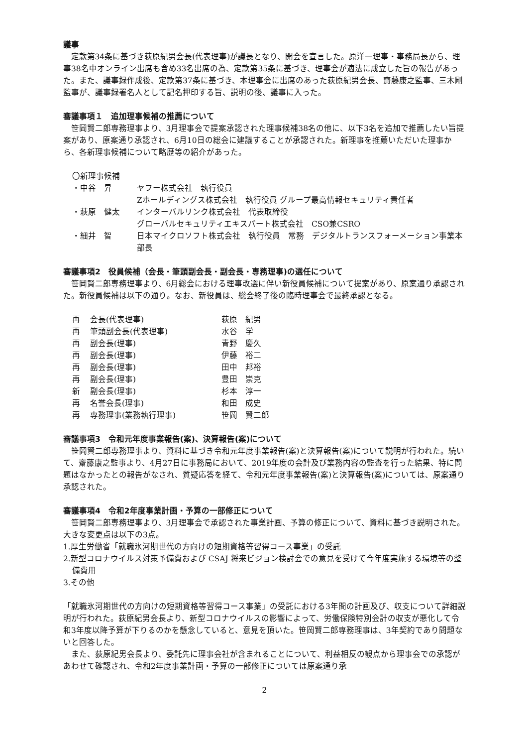議事
定款第34条に基づき荻原紀男会長(代表理事)が議長となり、開会を宣言した。原洋一理事・事務局長から、理事38名中オンライン出席も含め33名出席の為、定款第35条に基づき、理事会が適法に成立した旨の報告があった。また、議事録作成後、定款第37条に基づき、本理事会に出席のあった荻原紀男会長、齋藤康之監事、三木剛監事が、議事録署名人として記名押印する旨、説明の後、議事に入った。
審議事項１　追加理事候補の推薦について
笹岡賢二郎専務理事より、3月理事会で提案承認された理事候補38名の他に、以下3名を追加で推薦したい旨提案があり、原案通り承認され、6月10日の総会に建議することが承認された。新理事を推薦いただいた理事から、各新理事候補について略歴等の紹介があった。
〇新理事候補
| ・中谷 昇 | ヤフー株式会社 執行役員 Zホールディングス株式会社 執行役員 グループ最高情報セキュリティ責任者 |
| ・萩原 健太 | インターバルリンク株式会社 代表取締役 グローバルセキュリティエキスパート株式会社 CSO兼CSRO |
| ・細井 智 | 日本マイクロソフト株式会社 執行役員 常務 デジタルトランスフォーメーション事業本部長 |
審議事項2　役員候補（会長・筆頭副会長・副会長・専務理事)の選任について
笹岡賢二郎専務理事より、6月総会における理事改選に伴い新役員候補について提案があり、原案通り承認された。新役員候補は以下の通り。なお、新役員は、総会終了後の臨時理事会で最終承認となる。
| 再 | 会長(代表理事) | 荻原 紀男 |
| 再 | 筆頭副会長(代表理事) | 水谷 学 |
| 再 | 副会長(理事) | 青野 慶久 |
| 再 | 副会長(理事) | 伊藤 裕二 |
| 再 | 副会長(理事) | 田中 邦裕 |
| 再 | 副会長(理事) | 豊田 崇克 |
| 新 | 副会長(理事) | 杉本 淳一 |
| 再 | 名誉会長(理事) | 和田 成史 |
| 再 | 専務理事(業務執行理事) | 笹岡 賢二郎 |
審議事項3　令和元年度事業報告(案)、決算報告(案)について
笹岡賢二郎専務理事より、資料に基づき令和元年度事業報告(案)と決算報告(案)について説明が行われた。続いて、齋藤康之監事より、4月27日に事務局において、2019年度の会計及び業務内容の監査を行った結果、特に問題はなかったとの報告がなされ、質疑応答を経て、令和元年度事業報告(案)と決算報告(案)については、原案通り承認された。
審議事項4　令和2年度事業計画・予算の一部修正について
笹岡賢二郎専務理事より、3月理事会で承認された事業計画、予算の修正について、資料に基づき説明された。大きな変更点は以下の3点。
1.厚生労働省「就職氷河期世代の方向けの短期資格等習得コース事業」の受託
2.新型コロナウイルス対策予備費および CSAJ 将来ビジョン検討会での意見を受けて今年度実施する環境等の整備費用
3.その他
「就職氷河期世代の方向けの短期資格等習得コース事業」の受託における3年間の計画及び、収支について詳細説明が行われた。荻原紀男会長より、新型コロナウイルスの影響によって、労働保険特別会計の収支が悪化して令和3年度以降予算が下りるのかを懸念していると、意見を頂いた。笹岡賢二郎専務理事は、3年契約であり問題ないと回答した。
また、荻原紀男会長より、委託先に理事会社が含まれることについて、利益相反の観点から理事会での承認があわせて確認され、令和2年度事業計画・予算の一部修正については原案通り承
2